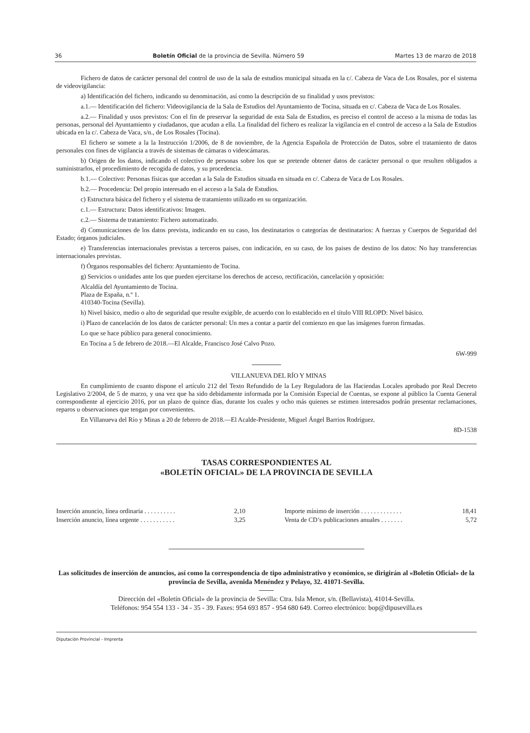36 Boletín Oficial de la provincia de Sevilla. Número 59 Martes 13 de marzo de 2018
Fichero de datos de carácter personal del control de uso de la sala de estudios municipal situada en la c/. Cabeza de Vaca de Los Rosales, por el sistema de videovigilancia:
a) Identificación del fichero, indicando su denominación, así como la descripción de su finalidad y usos previstos:
a.1.— Identificación del fichero: Videovigilancia de la Sala de Estudios del Ayuntamiento de Tocina, situada en c/. Cabeza de Vaca de Los Rosales.
a.2.— Finalidad y usos previstos: Con el fin de preservar la seguridad de esta Sala de Estudios, es preciso el control de acceso a la misma de todas las personas, personal del Ayuntamiento y ciudadanos, que acudan a ella. La finalidad del fichero es realizar la vigilancia en el control de acceso a la Sala de Estudios ubicada en la c/. Cabeza de Vaca, s/n., de Los Rosales (Tocina).
El fichero se somete a la la Instrucción 1/2006, de 8 de noviembre, de la Agencia Española de Protección de Datos, sobre el tratamiento de datos personales con fines de vigilancia a través de sistemas de cámaras o videocámaras.
b) Origen de los datos, indicando el colectivo de personas sobre los que se pretende obtener datos de carácter personal o que resulten obligados a suministrarlos, el procedimiento de recogida de datos, y su procedencia.
b.1.— Colectivo: Personas físicas que accedan a la Sala de Estudios situada en situada en c/. Cabeza de Vaca de Los Rosales.
b.2.— Procedencia: Del propio interesado en el acceso a la Sala de Estudios.
c) Estructura básica del fichero y el sistema de tratamiento utilizado en su organización.
c.1.— Estructura: Datos identificativos: Imagen.
c.2.— Sistema de tratamiento: Fichero automatizado.
d) Comunicaciones de los datos prevista, indicando en su caso, los destinatarios o categorías de destinatarios: A fuerzas y Cuerpos de Seguridad del Estado; órganos judiciales.
e) Transferencias internacionales previstas a terceros paises, con indicación, en su caso, de los paises de destino de los datos: No hay transferencias internacionales previstas.
f) Órganos responsables del fichero: Ayuntamiento de Tocina.
g) Servicios o unidades ante los que pueden ejercitarse los derechos de acceso, rectificación, cancelación y oposición:
Alcaldía del Ayuntamiento de Tocina.
Plaza de España, n.º 1.
410340-Tocina (Sevilla).
h) Nivel básico, medio o alto de seguridad que resulte exigible, de acuerdo con lo establecido en el título VIII RLOPD: Nivel básico.
i) Plazo de cancelación de los datos de carácter personal: Un mes a contar a partir del comienzo en que las imágenes fueron firmadas.
Lo que se hace público para general conocimiento.
En Tocina a 5 de febrero de 2018.—El Alcalde, Francisco José Calvo Pozo.
6W-999
VILLANUEVA DEL RÍO Y MINAS
En cumplimiento de cuanto dispone el artículo 212 del Texto Refundido de la Ley Reguladora de las Haciendas Locales aprobado por Real Decreto Legislativo 2/2004, de 5 de marzo, y una vez que ha sido debidamente informada por la Comisión Especial de Cuentas, se expone al público la Cuenta General correspondiente al ejercicio 2016, por un plazo de quince días, durante los cuales y ocho más quienes se estimen interesados podrán presentar reclamaciones, reparos u observaciones que tengan por convenientes.
En Villanueva del Río y Minas a 20 de febrero de 2018.—El Acalde-Presidente, Miguel Ángel Barrios Rodríguez.
8D-1538
TASAS CORRESPONDIENTES AL
«BOLETÍN OFICIAL» DE LA PROVINCIA DE SEVILLA
| Inserción anuncio, línea ordinaria . . . . . . . . . . | 2,10 | Importe mínimo de inserción . . . . . . . . . . . . . | 18,41 |
| Inserción anuncio, línea urgente . . . . . . . . . . . | 3,25 | Venta de CD’s publicaciones anuales . . . . . . . | 5,72 |
Las solicitudes de inserción de anuncios, así como la correspondencia de tipo administrativo y económico, se dirigirán al «Boletín Oficial» de la provincia de Sevilla, avenida Menéndez y Pelayo, 32. 41071-Sevilla.
Dirección del «Boletín Oficial» de la provincia de Sevilla: Ctra. Isla Menor, s/n. (Bellavista), 41014-Sevilla.
Teléfonos: 954 554 133 - 34 - 35 - 39. Faxes: 954 693 857 - 954 680 649. Correo electrónico: bop@dipusevilla.es
Diputación Provincial - Imprenta